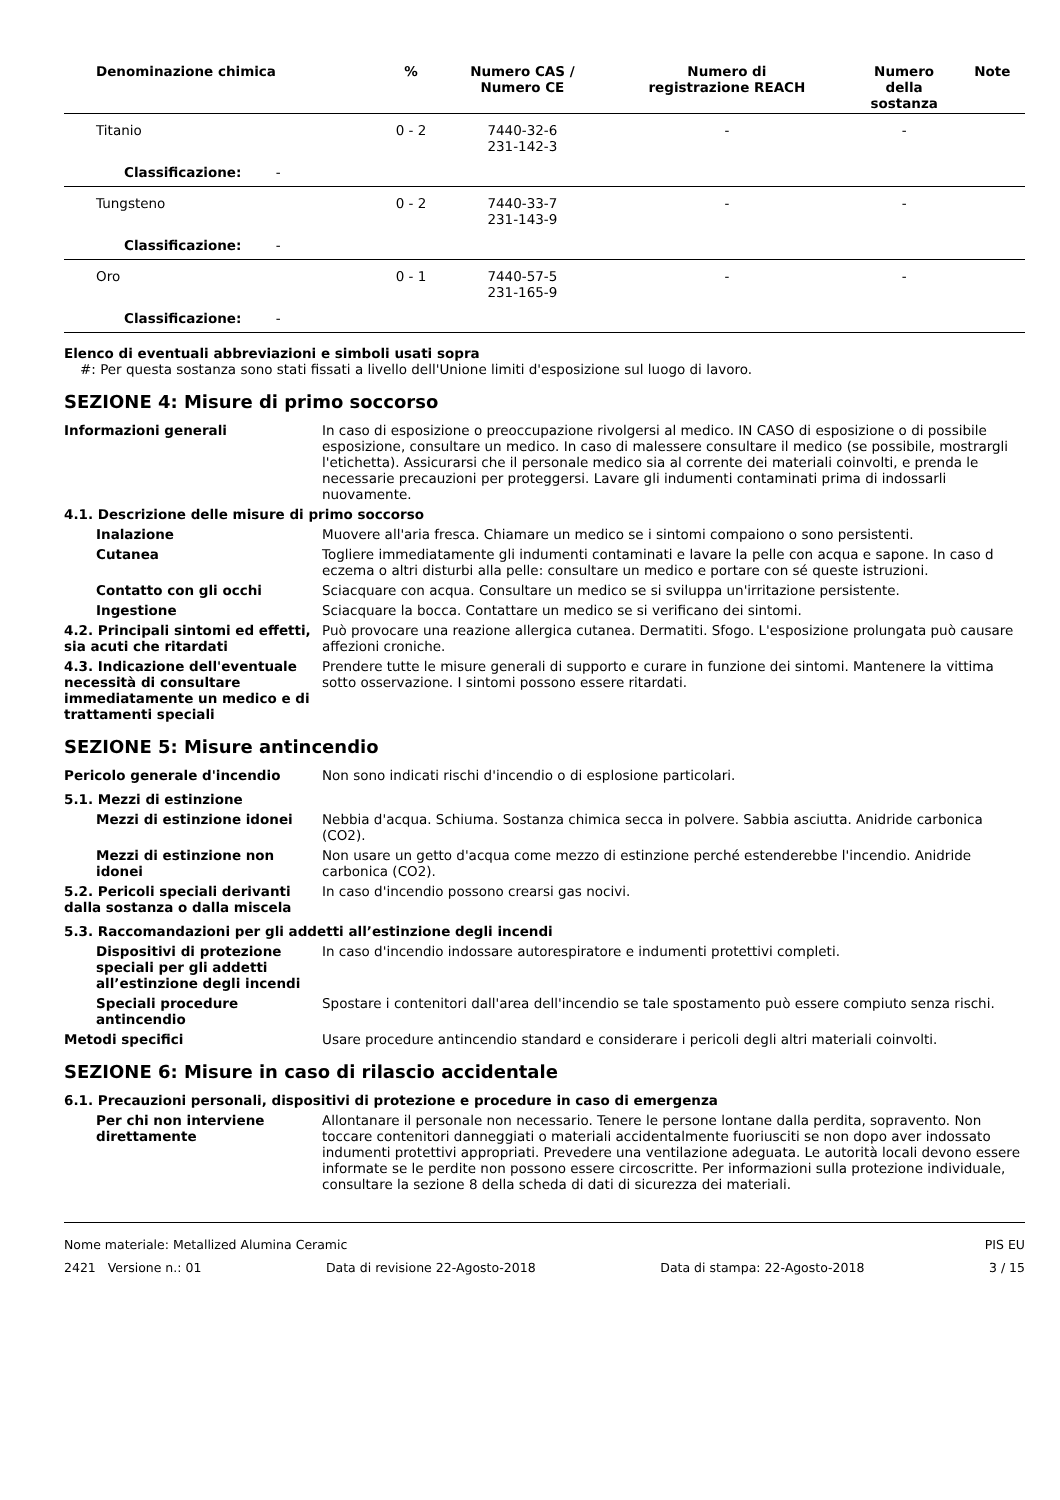| Denominazione chimica | % | Numero CAS / Numero CE | Numero di registrazione REACH | Numero della sostanza | Note |
| --- | --- | --- | --- | --- | --- |
| Titanio | 0 - 2 | 7440-32-6 231-142-3 | - | - | |
| Classificazione: - | | | | | |
| Tungsteno | 0 - 2 | 7440-33-7 231-143-9 | - | - | |
| Classificazione: - | | | | | |
| Oro | 0 - 1 | 7440-57-5 231-165-9 | - | - | |
| Classificazione: - | | | | | |
Elenco di eventuali abbreviazioni e simboli usati sopra
#: Per questa sostanza sono stati fissati a livello dell'Unione limiti d'esposizione sul luogo di lavoro.
SEZIONE 4: Misure di primo soccorso
Informazioni generali In caso di esposizione o preoccupazione rivolgersi al medico. IN CASO di esposizione o di possibile esposizione, consultare un medico. In caso di malessere consultare il medico (se possibile, mostrargli l'etichetta). Assicurarsi che il personale medico sia al corrente dei materiali coinvolti, e prenda le necessarie precauzioni per proteggersi. Lavare gli indumenti contaminati prima di indossarli nuovamente.
4.1. Descrizione delle misure di primo soccorso
Inalazione Muovere all'aria fresca. Chiamare un medico se i sintomi compaiono o sono persistenti.
Cutanea Togliere immediatamente gli indumenti contaminati e lavare la pelle con acqua e sapone. In caso d eczema o altri disturbi alla pelle: consultare un medico e portare con sé queste istruzioni.
Contatto con gli occhi Sciacquare con acqua. Consultare un medico se si sviluppa un'irritazione persistente.
Ingestione Sciacquare la bocca. Contattare un medico se si verificano dei sintomi.
4.2. Principali sintomi ed effetti, sia acuti che ritardati
Può provocare una reazione allergica cutanea. Dermatiti. Sfogo. L'esposizione prolungata può causare affezioni croniche.
4.3. Indicazione dell'eventuale necessità di consultare immediatamente un medico e di trattamenti speciali
Prendere tutte le misure generali di supporto e curare in funzione dei sintomi. Mantenere la vittima sotto osservazione. I sintomi possono essere ritardati.
SEZIONE 5: Misure antincendio
Pericolo generale d'incendio Non sono indicati rischi d'incendio o di esplosione particolari.
5.1. Mezzi di estinzione
Mezzi di estinzione idonei Nebbia d'acqua. Schiuma. Sostanza chimica secca in polvere. Sabbia asciutta. Anidride carbonica (CO2).
Mezzi di estinzione non idonei
Non usare un getto d'acqua come mezzo di estinzione perché estenderebbe l'incendio. Anidride carbonica (CO2).
5.2. Pericoli speciali derivanti dalla sostanza o dalla miscela
In caso d'incendio possono crearsi gas nocivi.
5.3. Raccomandazioni per gli addetti all’estinzione degli incendi
Dispositivi di protezione speciali per gli addetti all’estinzione degli incendi
In caso d'incendio indossare autorespiratore e indumenti protettivi completi.
Speciali procedure antincendio
Spostare i contenitori dall'area dell'incendio se tale spostamento può essere compiuto senza rischi.
Metodi specifici Usare procedure antincendio standard e considerare i pericoli degli altri materiali coinvolti.
SEZIONE 6: Misure in caso di rilascio accidentale
6.1. Precauzioni personali, dispositivi di protezione e procedure in caso di emergenza
Per chi non interviene direttamente
Allontanare il personale non necessario. Tenere le persone lontane dalla perdita, sopravento. Non toccare contenitori danneggiati o materiali accidentalmente fuoriusciti se non dopo aver indossato indumenti protettivi appropriati. Prevedere una ventilazione adeguata. Le autorità locali devono essere informate se le perdite non possono essere circoscritte. Per informazioni sulla protezione individuale, consultare la sezione 8 della scheda di dati di sicurezza dei materiali.
Nome materiale: Metallized Alumina Ceramic PIS EU
2421 Versione n.: 01 Data di revisione 22-Agosto-2018 Data di stampa: 22-Agosto-2018 3 / 15